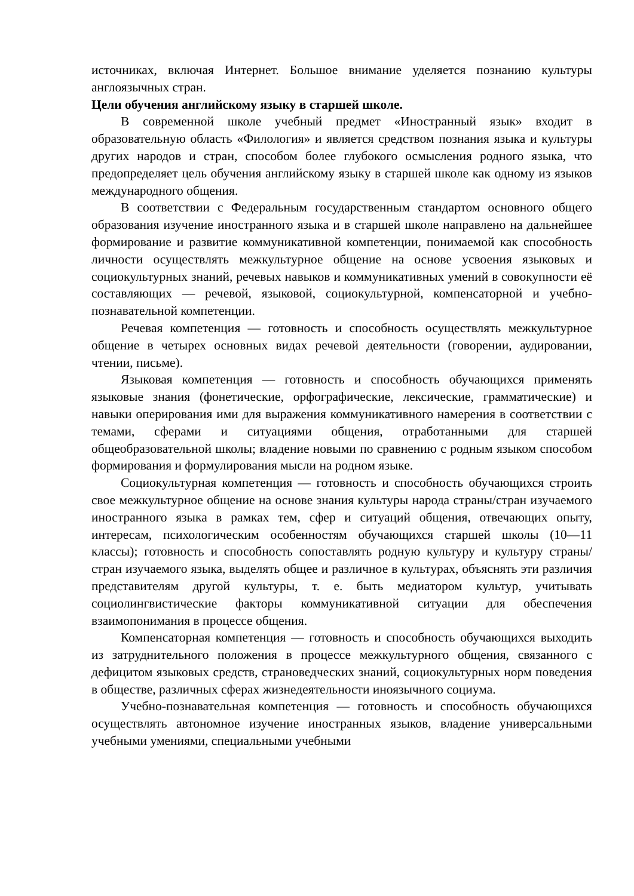источниках, включая Интернет. Большое внимание уделяется познанию культуры англоязычных стран.
Цели обучения английскому языку в старшей школе.
В современной школе учебный предмет «Иностранный язык» входит в образовательную область «Филология» и является средством познания языка и культуры других народов и стран, способом более глубокого осмысления родного языка, что предопределяет цель обучения английскому языку в старшей школе как одному из языков международного общения.
В соответствии с Федеральным государственным стандартом основного общего образования изучение иностранного языка и в старшей школе направлено на дальнейшее формирование и развитие коммуникативной компетенции, понимаемой как способность личности осуществлять межкультурное общение на основе усвоения языковых и социокультурных знаний, речевых навыков и коммуникативных умений в совокупности её составляющих — речевой, языковой, социокультурной, компенсаторной и учебно-познавательной компетенции.
Речевая компетенция — готовность и способность осуществлять межкультурное общение в четырех основных видах речевой деятельности (говорении, аудировании, чтении, письме).
Языковая компетенция — готовность и способность обучающихся применять языковые знания (фонетические, орфографические, лексические, грамматические) и навыки оперирования ими для выражения коммуникативного намерения в соответствии с темами, сферами и ситуациями общения, отработанными для старшей общеобразовательной школы; владение новыми по сравнению с родным языком способом формирования и формулирования мысли на родном языке.
Социокультурная компетенция — готовность и способность обучающихся строить свое межкультурное общение на основе знания культуры народа страны/стран изучаемого иностранного языка в рамках тем, сфер и ситуаций общения, отвечающих опыту, интересам, психологическим особенностям обучающихся старшей школы (10—11 классы); готовность и способность сопоставлять родную культуру и культуру страны/стран изучаемого языка, выделять общее и различное в культурах, объяснять эти различия представителям другой культуры, т. е. быть медиатором культур, учитывать социолингвистические факторы коммуникативной ситуации для обеспечения взаимопонимания в процессе общения.
Компенсаторная компетенция — готовность и способность обучающихся выходить из затруднительного положения в процессе межкультурного общения, связанного с дефицитом языковых средств, страноведческих знаний, социокультурных норм поведения в обществе, различных сферах жизнедеятельности иноязычного социума.
Учебно-познавательная компетенция — готовность и способность обучающихся осуществлять автономное изучение иностранных языков, владение универсальными учебными умениями, специальными учебными